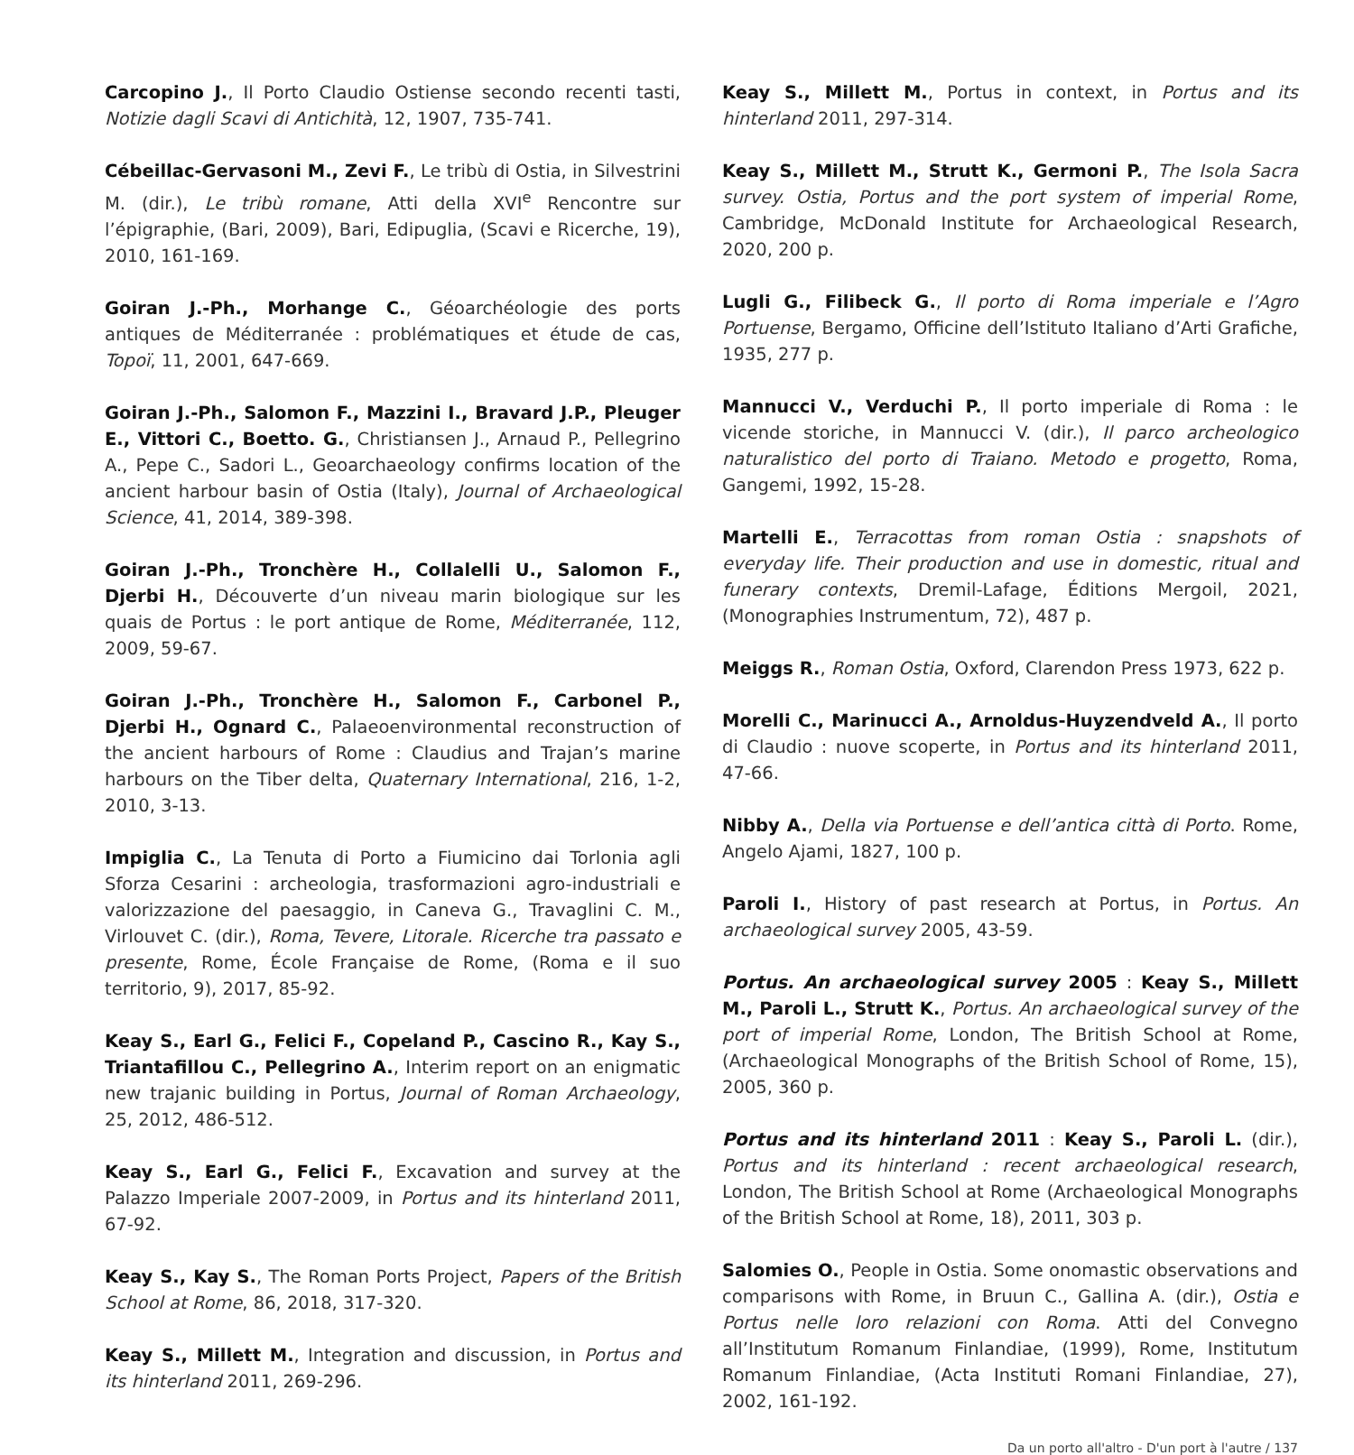Carcopino J., Il Porto Claudio Ostiense secondo recenti tasti, Notizie dagli Scavi di Antichità, 12, 1907, 735-741.
Cébeillac-Gervasoni M., Zevi F., Le tribù di Ostia, in Silvestrini M. (dir.), Le tribù romane, Atti della XVI<sup>e</sup> Rencontre sur l’épigraphie, (Bari, 2009), Bari, Edipuglia, (Scavi e Ricerche, 19), 2010, 161-169.
Goiran J.-Ph., Morhange C., Géoarchéologie des ports antiques de Méditerranée : problématiques et étude de cas, Topoï, 11, 2001, 647-669.
Goiran J.-Ph., Salomon F., Mazzini I., Bravard J.P., Pleuger E., Vittori C., Boetto. G., Christiansen J., Arnaud P., Pellegrino A., Pepe C., Sadori L., Geoarchaeology confirms location of the ancient harbour basin of Ostia (Italy), Journal of Archaeological Science, 41, 2014, 389-398.
Goiran J.-Ph., Tronchère H., Collalelli U., Salomon F., Djerbi H., Découverte d’un niveau marin biologique sur les quais de Portus : le port antique de Rome, Méditerranée, 112, 2009, 59-67.
Goiran J.-Ph., Tronchère H., Salomon F., Carbonel P., Djerbi H., Ognard C., Palaeoenvironmental reconstruction of the ancient harbours of Rome : Claudius and Trajan’s marine harbours on the Tiber delta, Quaternary International, 216, 1-2, 2010, 3-13.
Impiglia C., La Tenuta di Porto a Fiumicino dai Torlonia agli Sforza Cesarini : archeologia, trasformazioni agro-industriali e valorizzazione del paesaggio, in Caneva G., Travaglini C. M., Virlouvet C. (dir.), Roma, Tevere, Litorale. Ricerche tra passato e presente, Rome, École Française de Rome, (Roma e il suo territorio, 9), 2017, 85-92.
Keay S., Earl G., Felici F., Copeland P., Cascino R., Kay S., Triantafillou C., Pellegrino A., Interim report on an enigmatic new trajanic building in Portus, Journal of Roman Archaeology, 25, 2012, 486-512.
Keay S., Earl G., Felici F., Excavation and survey at the Palazzo Imperiale 2007-2009, in Portus and its hinterland 2011, 67-92.
Keay S., Kay S., The Roman Ports Project, Papers of the British School at Rome, 86, 2018, 317-320.
Keay S., Millett M., Integration and discussion, in Portus and its hinterland 2011, 269-296.
Keay S., Millett M., Portus in context, in Portus and its hinterland 2011, 297-314.
Keay S., Millett M., Strutt K., Germoni P., The Isola Sacra survey. Ostia, Portus and the port system of imperial Rome, Cambridge, McDonald Institute for Archaeological Research, 2020, 200 p.
Lugli G., Filibeck G., Il porto di Roma imperiale e l’Agro Portuense, Bergamo, Officine dell’Istituto Italiano d’Arti Grafiche, 1935, 277 p.
Mannucci V., Verduchi P., Il porto imperiale di Roma : le vicende storiche, in Mannucci V. (dir.), Il parco archeologico naturalistico del porto di Traiano. Metodo e progetto, Roma, Gangemi, 1992, 15-28.
Martelli E., Terracottas from roman Ostia : snapshots of everyday life. Their production and use in domestic, ritual and funerary contexts, Dremil-Lafage, Éditions Mergoil, 2021, (Monographies Instrumentum, 72), 487 p.
Meiggs R., Roman Ostia, Oxford, Clarendon Press 1973, 622 p.
Morelli C., Marinucci A., Arnoldus-Huyzendveld A., Il porto di Claudio : nuove scoperte, in Portus and its hinterland 2011, 47-66.
Nibby A., Della via Portuense e dell’antica città di Porto. Rome, Angelo Ajami, 1827, 100 p.
Paroli I., History of past research at Portus, in Portus. An archaeological survey 2005, 43-59.
Portus. An archaeological survey 2005 : Keay S., Millett M., Paroli L., Strutt K., Portus. An archaeological survey of the port of imperial Rome, London, The British School at Rome, (Archaeological Monographs of the British School of Rome, 15), 2005, 360 p.
Portus and its hinterland 2011 : Keay S., Paroli L. (dir.), Portus and its hinterland : recent archaeological research, London, The British School at Rome (Archaeological Monographs of the British School at Rome, 18), 2011, 303 p.
Salomies O., People in Ostia. Some onomastic observations and comparisons with Rome, in Bruun C., Gallina A. (dir.), Ostia e Portus nelle loro relazioni con Roma. Atti del Convegno all’Institutum Romanum Finlandiae, (1999), Rome, Institutum Romanum Finlandiae, (Acta Instituti Romani Finlandiae, 27), 2002, 161-192.
Da un porto all'altro - D'un port à l'autre / 137